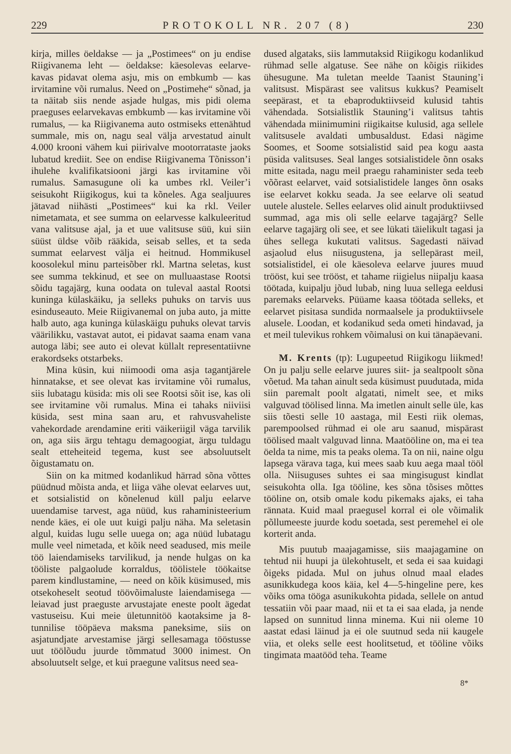229 PROTOKOLL NR. 207 (8) 230
kirja, milles öeldakse — ja „Postimees“ on ju endise Riigivanema leht — öeldakse: käesolevas eelarve-kavas pidavat olema asju, mis on embkumb — kas irvitamine või rumalus. Need on „Postimehe“ sõnad, ja ta näitab siis nende asjade hulgas, mis pidi olema praeguses eelarvekavas embkumb — kas irvitamine või rumalus, — ka Riigivanema auto ostmiseks ettenähtud summale, mis on, nagu seal välja arvestatud ainult 4.000 krooni vähem kui piirivalve mootorrataste jaoks lubatud krediit. See on endise Riigivanema Tõnisson’i ihulehe kvalifikatsiooni järgi kas irvitamine või rumalus. Samasugune oli ka umbes rkl. Veiler’i seisukoht Riigikogus, kui ta kõneles. Aga sealjuures jätavad niihästi „Postimees“ kui ka rkl. Veiler nimetamata, et see summa on eelarvesse kalkuleeritud vana valitsuse ajal, ja et uue valitsuse süü, kui siin süüst üldse võib rääkida, seisab selles, et ta seda summat eelarvest välja ei heitnud. Hommikusel koosolekul minu parteisõber rkl. Martna seletas, kust see summa tekkinud, et see on mulluaastase Rootsi sõidu tagajärg, kuna oodata on tuleval aastal Rootsi kuninga külaskäiku, ja selleks puhuks on tarvis uus esinduseauto. Meie Riigivanemal on juba auto, ja mitte halb auto, aga kuninga külaskäigu puhuks olevat tarvis väärilikku, vastavat autot, ei pidavat saama enam vana autoga läbi; see auto ei olevat küllalt representatiivne erakordseks otstarbeks.
Mina küsin, kui niimoodi oma asja tagantjärele hinnatakse, et see olevat kas irvitamine või rumalus, siis lubatagu küsida: mis oli see Rootsi sõit ise, kas oli see irvitamine või rumalus. Mina ei tahaks niiviisi küsida, sest mina saan aru, et rahvusvaheliste vahekordade arendamine eriti väikeriigil väga tarvilik on, aga siis ärgu tehtagu demagoogiat, ärgu tuldagu sealt etteheiteid tegema, kust see absoluutselt õigustamatu on.
Siin on ka mitmed kodanlikud härrad sõna võttes püüdnud mõista anda, et liiga vähe olevat eelarves uut, et sotsialistid on kõnelenud küll palju eelarve uuendamise tarvest, aga nüüd, kus rahaministeerium nende käes, ei ole uut kuigi palju näha. Ma seletasin algul, kuidas lugu selle uuega on; aga nüüd lubatagu mulle veel nimetada, et kõik need seadused, mis meile töö laiendamiseks tarvilikud, ja nende hulgas on ka tööliste palgaolude korraldus, töölistele töökaitse parem kindlustamine, — need on kõik küsimused, mis otsekoheselt seotud töövõimaluste laiendamisega — leiavad just praeguste arvustajate eneste poolt ägedat vastuseisu. Kui meie ületunnitöö kaotaksime ja 8-tunnilise tööpäeva maksma paneksime, siis on asjatundjate arvestamise järgi sellesamaga tööstusse uut töölõudu juurde tõmmatud 3000 inimest. On absoluutselt selge, et kui praegune valitsus need sea-
dused algataks, siis lammutaksid Riigikogu kodanlikud rühmad selle algatuse. See nähe on kõigis riikides ühesugune. Ma tuletan meelde Taanist Stauning’i valitsust. Mispärast see valitsus kukkus? Peamiselt seepärast, et ta ebaproduktiivseid kulusid tahtis vähendada. Sotsialistlik Stauning’i valitsus tahtis vähendada miinimumini riigikaitse kulusid, aga sellele valitsusele avaldati umbusaldust. Edasi nägime Soomes, et Soome sotsialistid said pea kogu aasta püsida valitsuses. Seal langes sotsialistidele õnn osaks mitte esitada, nagu meil praegu rahaminister seda teeb võõrast eelarvet, vaid sotsialistidele langes õnn osaks ise eelarvet kokku seada. Ja see eelarve oli seatud uutele alustele. Selles eelarves olid ainult produktiivsed summad, aga mis oli selle eelarve tagajärg? Selle eelarve tagajärg oli see, et see lükati täielikult tagasi ja ühes sellega kukutati valitsus. Sagedasti näivad asjaolud elus niisugustena, ja sellepärast meil, sotsialistidel, ei ole käesoleva eelarve juures muud trööst, kui see trööst, et tahame riigielus niipalju kaasa töötada, kuipalju jõud lubab, ning luua sellega eeldusi paremaks eelarveks. Püüame kaasa töötada selleks, et eelarvet pisitasa sundida normaalsele ja produktiivsele alusele. Loodan, et kodanikud seda ometi hindavad, ja et meil tulevikus rohkem võimalusi on kui tänapäevani.
M. Krents (tp): Lugupeetud Riigikogu liikmed! On ju palju selle eelarve juures siit- ja sealtpoolt sõna võetud. Ma tahan ainult seda küsimust puudutada, mida siin paremalt poolt algatati, nimelt see, et miks valguvad töölised linna. Ma imetlen ainult selle üle, kas siis tõesti selle 10 aastaga, mil Eesti riik olemas, parempoolsed rühmad ei ole aru saanud, mispärast töölised maalt valguvad linna. Maatööline on, ma ei tea öelda ta nime, mis ta peaks olema. Ta on nii, naine olgu lapsega värava taga, kui mees saab kuu aega maal tööl olla. Niisuguses suhtes ei saa mingisugust kindlat seisukohta olla. Iga tööline, kes sõna tõsises mõttes tööline on, otsib omale kodu pikemaks ajaks, ei taha rännata. Kuid maal praegusel korral ei ole võimalik põllumeeste juurde kodu soetada, sest peremehel ei ole korterit anda.
Mis puutub maajagamisse, siis maajagamine on tehtud nii huupi ja ülekohtuselt, et seda ei saa kuidagi õigeks pidada. Mul on juhus olnud maal elades asunikkudega koos käia, kel 4—5-hingeline pere, kes võiks oma tööga asunikukohta pidada, sellele on antud tessatiin või paar maad, nii et ta ei saa elada, ja nende lapsed on sunnitud linna minema. Kui nii oleme 10 aastat edasi läinud ja ei ole suutnud seda nii kaugele viia, et oleks selle eest hoolitsetud, et tööline võiks tingimata maatööd teha. Teame
8*